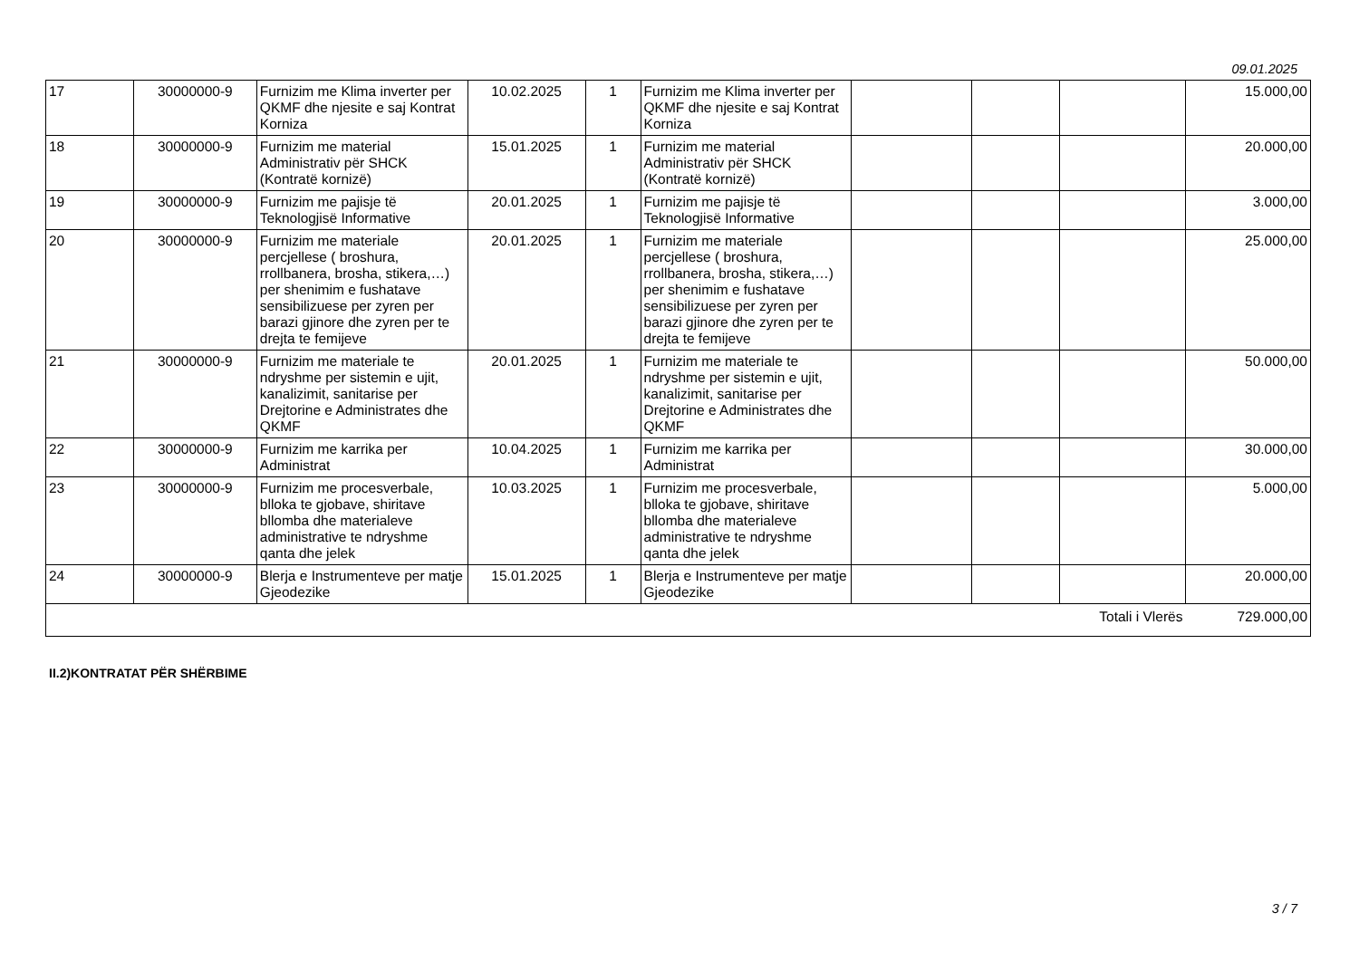09.01.2025
| 17 | 30000000-9 | Furnizim me Klima inverter per QKMF dhe njesite e saj Kontrat Korniza | 10.02.2025 | 1 | Furnizim me Klima inverter per QKMF dhe njesite e saj Kontrat Korniza | | | | 15.000,00 |
| 18 | 30000000-9 | Furnizim me material Administrativ për SHCK (Kontratë kornizë) | 15.01.2025 | 1 | Furnizim me material Administrativ për SHCK (Kontratë kornizë) | | | | 20.000,00 |
| 19 | 30000000-9 | Furnizim me pajisje të Teknologjisë Informative | 20.01.2025 | 1 | Furnizim me pajisje të Teknologjisë Informative | | | | 3.000,00 |
| 20 | 30000000-9 | Furnizim me materiale percjellese ( broshura, rrollbanera, brosha, stikera,…) per shenimim e fushatave sensibilizuese per zyren per barazi gjinore dhe zyren per te drejta te femijeve | 20.01.2025 | 1 | Furnizim me materiale percjellese ( broshura, rrollbanera, brosha, stikera,…) per shenimim e fushatave sensibilizuese per zyren per barazi gjinore dhe zyren per te drejta te femijeve | | | | 25.000,00 |
| 21 | 30000000-9 | Furnizim me materiale te ndryshme per sistemin e ujit, kanalizimit, sanitarise per Drejtorine e Administrates dhe QKMF | 20.01.2025 | 1 | Furnizim me materiale te ndryshme per sistemin e ujit, kanalizimit, sanitarise per Drejtorine e Administrates dhe QKMF | | | | 50.000,00 |
| 22 | 30000000-9 | Furnizim me karrika per Administrat | 10.04.2025 | 1 | Furnizim me karrika per Administrat | | | | 30.000,00 |
| 23 | 30000000-9 | Furnizim me procesverbale, blloka te gjobave, shiritave bllomba dhe materialeve administrative te ndryshme qanta dhe jelek | 10.03.2025 | 1 | Furnizim me procesverbale, blloka te gjobave, shiritave bllomba dhe materialeve administrative te ndryshme qanta dhe jelek | | | | 5.000,00 |
| 24 | 30000000-9 | Blerja e Instrumenteve per matje Gjeodezike | 15.01.2025 | 1 | Blerja e Instrumenteve per matje Gjeodezike | | | | 20.000,00 |
| Totali i Vlerës | | | | | | | | | 729.000,00 |
II.2)KONTRATAT PËR SHËRBIME
3 / 7